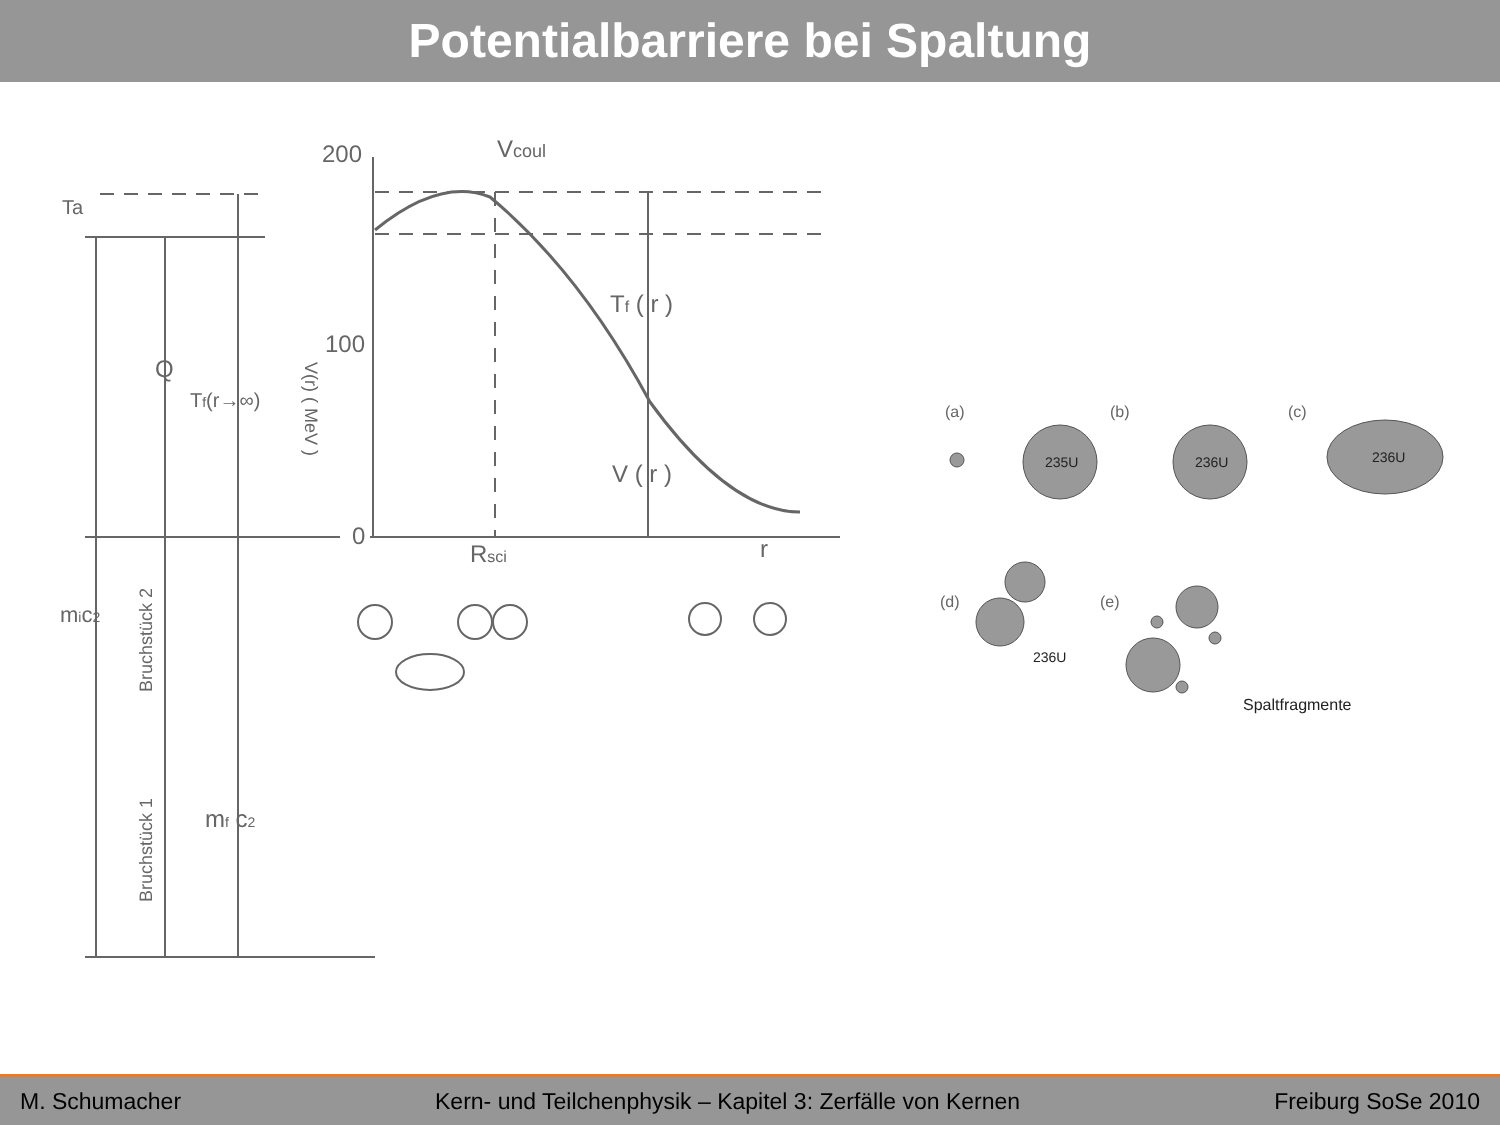Potentialbarriere bei Spaltung
200
100
0
Vcoul
Tf ( r )
V ( r )
Rsci
r
Ta
Q
Tf(r→∞)
mic2
mf c2
V(r) ( MeV )
Bruchstück 2
Bruchstück 1
(a)
(b)
(c)
(d)
(e)
235U
236U
236U
236U
Spaltfragmente
M. Schumacher Kern- und Teilchenphysik – Kapitel 3: Zerfälle von Kernen Freiburg SoSe 2010